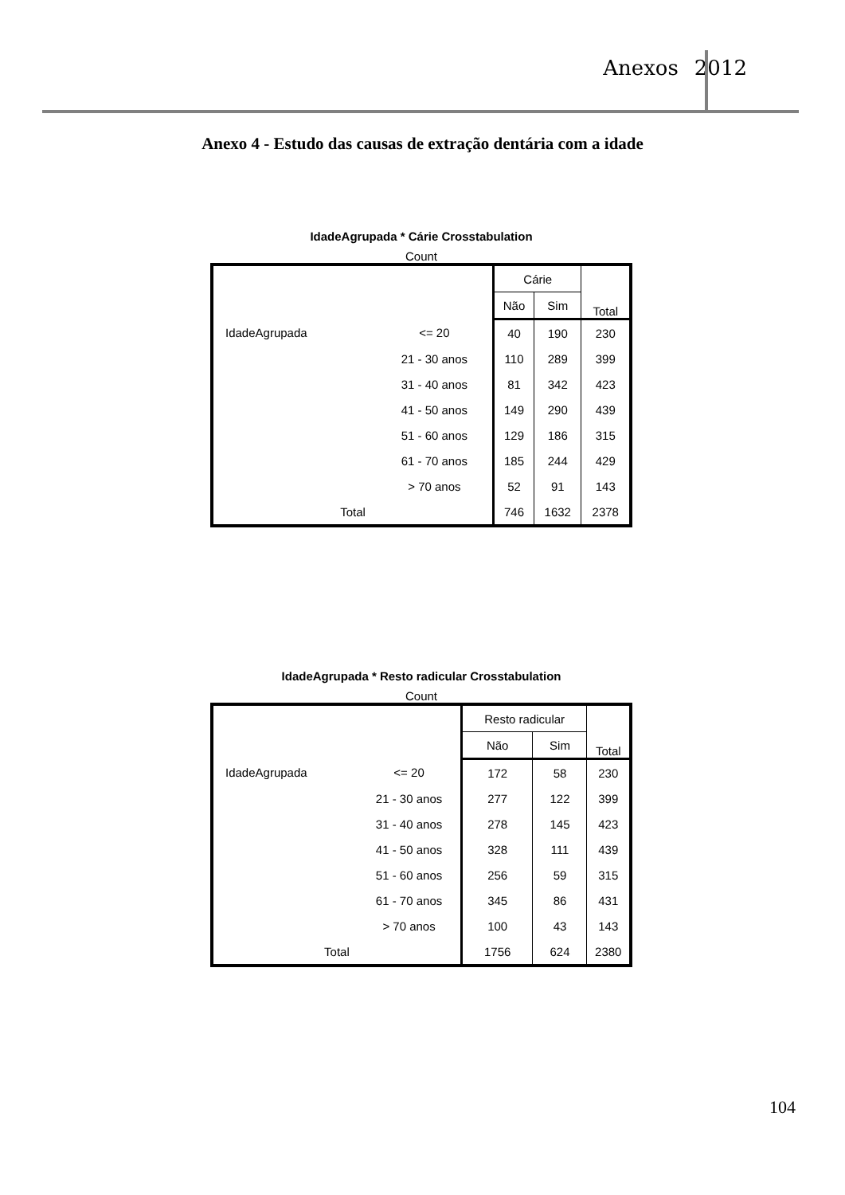Anexos 2012
Anexo 4 - Estudo das causas de extração dentária com a idade
IdadeAgrupada * Cárie Crosstabulation
Count
| | | Cárie | | Total |
| --- | --- | --- | --- | --- |
| | | Não | Sim | |
| IdadeAgrupada | <= 20 | 40 | 190 | 230 |
| | 21 - 30 anos | 110 | 289 | 399 |
| | 31 - 40 anos | 81 | 342 | 423 |
| | 41 - 50 anos | 149 | 290 | 439 |
| | 51 - 60 anos | 129 | 186 | 315 |
| | 61 - 70 anos | 185 | 244 | 429 |
| | > 70 anos | 52 | 91 | 143 |
| Total | | 746 | 1632 | 2378 |
IdadeAgrupada * Resto radicular Crosstabulation
Count
| | | Resto radicular | | Total |
| --- | --- | --- | --- | --- |
| | | Não | Sim | |
| IdadeAgrupada | <= 20 | 172 | 58 | 230 |
| | 21 - 30 anos | 277 | 122 | 399 |
| | 31 - 40 anos | 278 | 145 | 423 |
| | 41 - 50 anos | 328 | 111 | 439 |
| | 51 - 60 anos | 256 | 59 | 315 |
| | 61 - 70 anos | 345 | 86 | 431 |
| | > 70 anos | 100 | 43 | 143 |
| Total | | 1756 | 624 | 2380 |
104